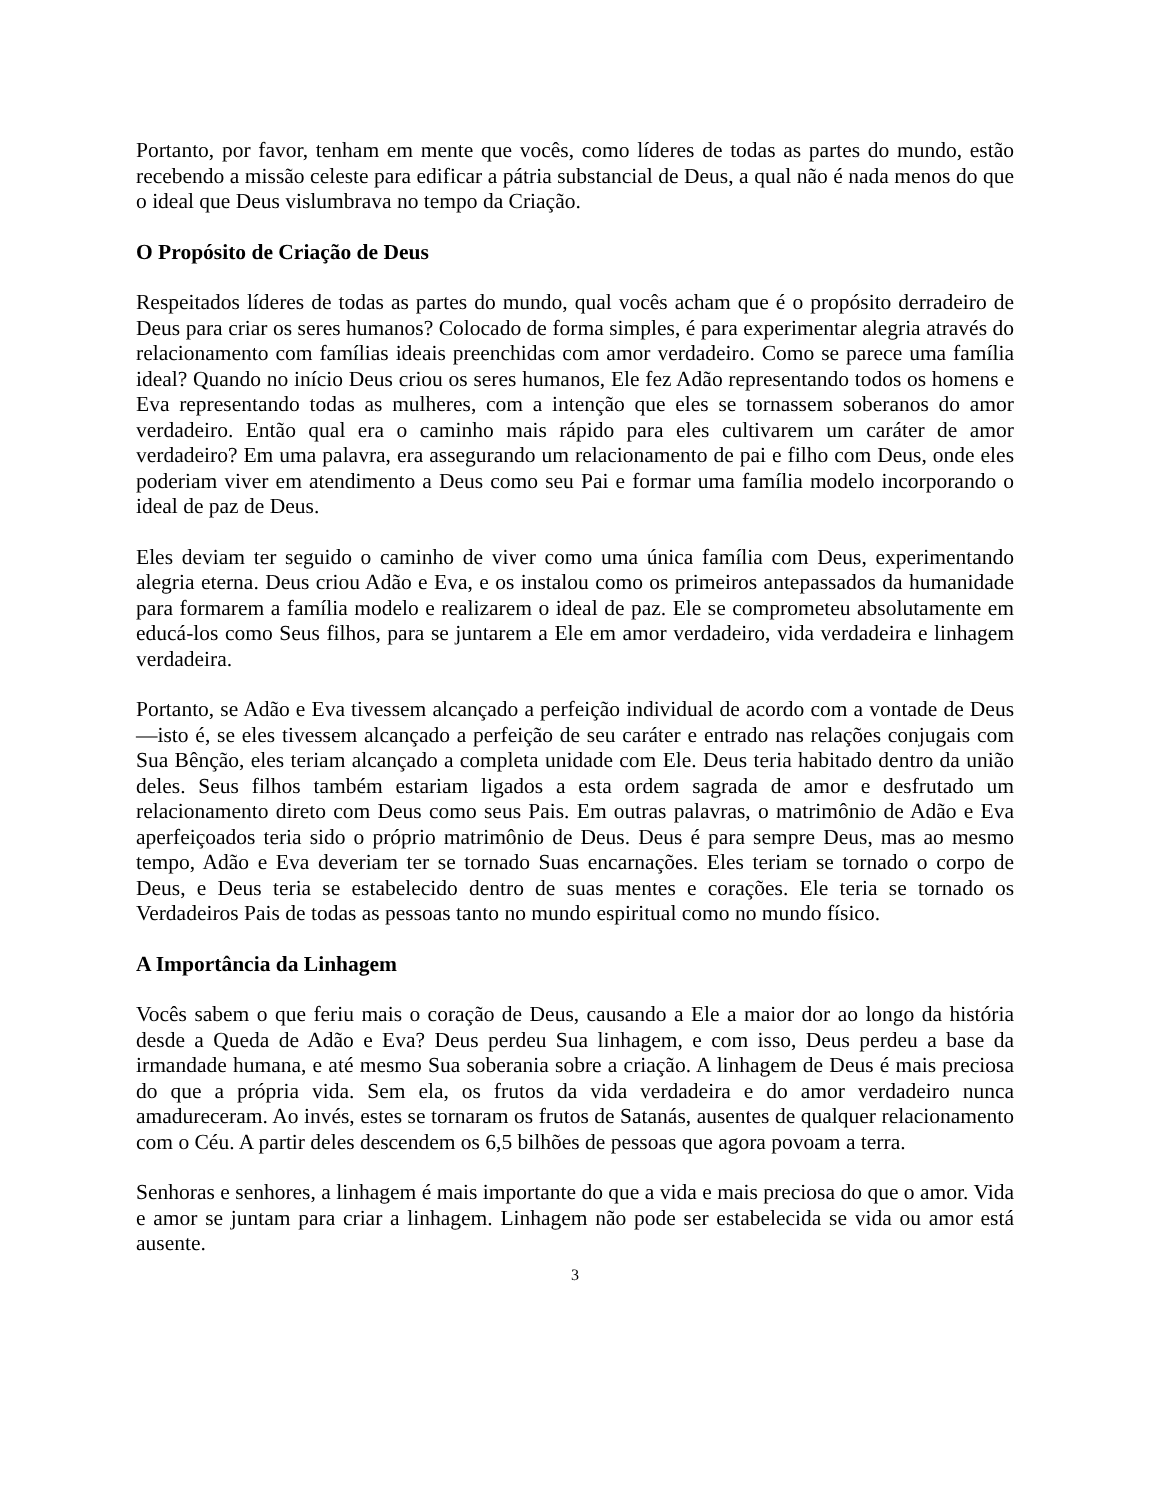Portanto, por favor, tenham em mente que vocês, como líderes de todas as partes do mundo, estão recebendo a missão celeste para edificar a pátria substancial de Deus, a qual não é nada menos do que o ideal que Deus vislumbrava no tempo da Criação.
O Propósito de Criação de Deus
Respeitados líderes de todas as partes do mundo, qual vocês acham que é o propósito derradeiro de Deus para criar os seres humanos? Colocado de forma simples, é para experimentar alegria através do relacionamento com famílias ideais preenchidas com amor verdadeiro. Como se parece uma família ideal? Quando no início Deus criou os seres humanos, Ele fez Adão representando todos os homens e Eva representando todas as mulheres, com a intenção que eles se tornassem soberanos do amor verdadeiro. Então qual era o caminho mais rápido para eles cultivarem um caráter de amor verdadeiro? Em uma palavra, era assegurando um relacionamento de pai e filho com Deus, onde eles poderiam viver em atendimento a Deus como seu Pai e formar uma família modelo incorporando o ideal de paz de Deus.
Eles deviam ter seguido o caminho de viver como uma única família com Deus, experimentando alegria eterna. Deus criou Adão e Eva, e os instalou como os primeiros antepassados da humanidade para formarem a família modelo e realizarem o ideal de paz. Ele se comprometeu absolutamente em educá-los como Seus filhos, para se juntarem a Ele em amor verdadeiro, vida verdadeira e linhagem verdadeira.
Portanto, se Adão e Eva tivessem alcançado a perfeição individual de acordo com a vontade de Deus—isto é, se eles tivessem alcançado a perfeição de seu caráter e entrado nas relações conjugais com Sua Bênção, eles teriam alcançado a completa unidade com Ele. Deus teria habitado dentro da união deles. Seus filhos também estariam ligados a esta ordem sagrada de amor e desfrutado um relacionamento direto com Deus como seus Pais. Em outras palavras, o matrimônio de Adão e Eva aperfeiçoados teria sido o próprio matrimônio de Deus. Deus é para sempre Deus, mas ao mesmo tempo, Adão e Eva deveriam ter se tornado Suas encarnações. Eles teriam se tornado o corpo de Deus, e Deus teria se estabelecido dentro de suas mentes e corações. Ele teria se tornado os Verdadeiros Pais de todas as pessoas tanto no mundo espiritual como no mundo físico.
A Importância da Linhagem
Vocês sabem o que feriu mais o coração de Deus, causando a Ele a maior dor ao longo da história desde a Queda de Adão e Eva? Deus perdeu Sua linhagem, e com isso, Deus perdeu a base da irmandade humana, e até mesmo Sua soberania sobre a criação. A linhagem de Deus é mais preciosa do que a própria vida. Sem ela, os frutos da vida verdadeira e do amor verdadeiro nunca amadureceram. Ao invés, estes se tornaram os frutos de Satanás, ausentes de qualquer relacionamento com o Céu. A partir deles descendem os 6,5 bilhões de pessoas que agora povoam a terra.
Senhoras e senhores, a linhagem é mais importante do que a vida e mais preciosa do que o amor. Vida e amor se juntam para criar a linhagem. Linhagem não pode ser estabelecida se vida ou amor está ausente.
3